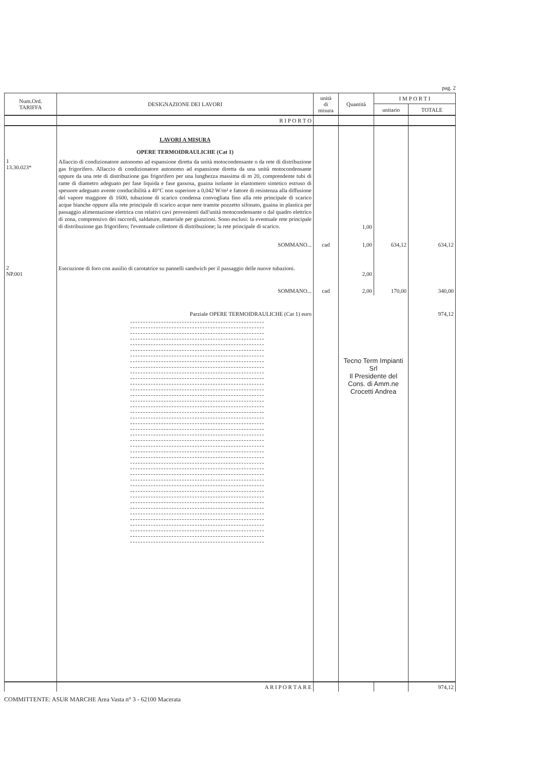pag. 2
| Num.Ord. TARIFFA | DESIGNAZIONE DEI LAVORI | unità di misura | Quantità | I M P O R T I | |
| --- | --- | --- | --- | --- | --- |
| | | | | unitario | TOTALE |
| | R I P O R T O | | | | |
| | LAVORI A MISURA OPERE TERMOIDRAULICHE (Cat 1) | | | | |
| 1 13.30.023* | Allaccio di condizionatore autonomo ad espansione diretta da unità motocondensante o da rete di distribuzione gas frigorifero. Allaccio di condizionatore autonomo ad espansione diretta da una unità motocondensante oppure da una rete di distribuzione gas frigorifero per una lunghezza massima di m 20, comprendente tubi di rame di diametro adeguato per fase liquida e fase gassosa, guaina isolante in elastomero sintetico estruso di spessore adeguato avente conducibilità a 40°C non superiore a 0,042 W/m² e fattore di resistenza alla diffusione del vapore maggiore di 1600, tubazione di scarico condensa convogliata fino alla rete principale di scarico acque bianche oppure alla rete principale di scarico acque nere tramite pozzetto sifonato, guaina in plastica per passaggio alimentazione elettrica con relativi cavi provenienti dall'unità motocondensante o dal quadro elettrico di zona, comprensivo dei raccordi, saldature, materiale per giunzioni. Sono esclusi: la eventuale rete principale di distribuzione gas frigorifero; l'eventuale collettore di distribuzione; la rete principale di scarico. | | 1,00 | | |
| | SOMMANO... | cad | 1,00 | 634,12 | 634,12 |
| 2 NP.001 | Esecuzione di foro con ausilio di carotatrice su pannelli sandwich per il passaggio delle nuove tubazioni. | | 2,00 | | |
| | SOMMANO... | cad | 2,00 | 170,00 | 340,00 |
| | Parziale OPERE TERMOIDRAULICHE (Cat 1) euro | | Tecno Term Impianti Srl Il Presidente del Cons. di Amm.ne Crocetti Andrea | | 974,12 |
| | A R I P O R T A R E | | | | 974,12 |
COMMITTENTE: ASUR MARCHE Area Vasta n° 3 - 62100 Macerata